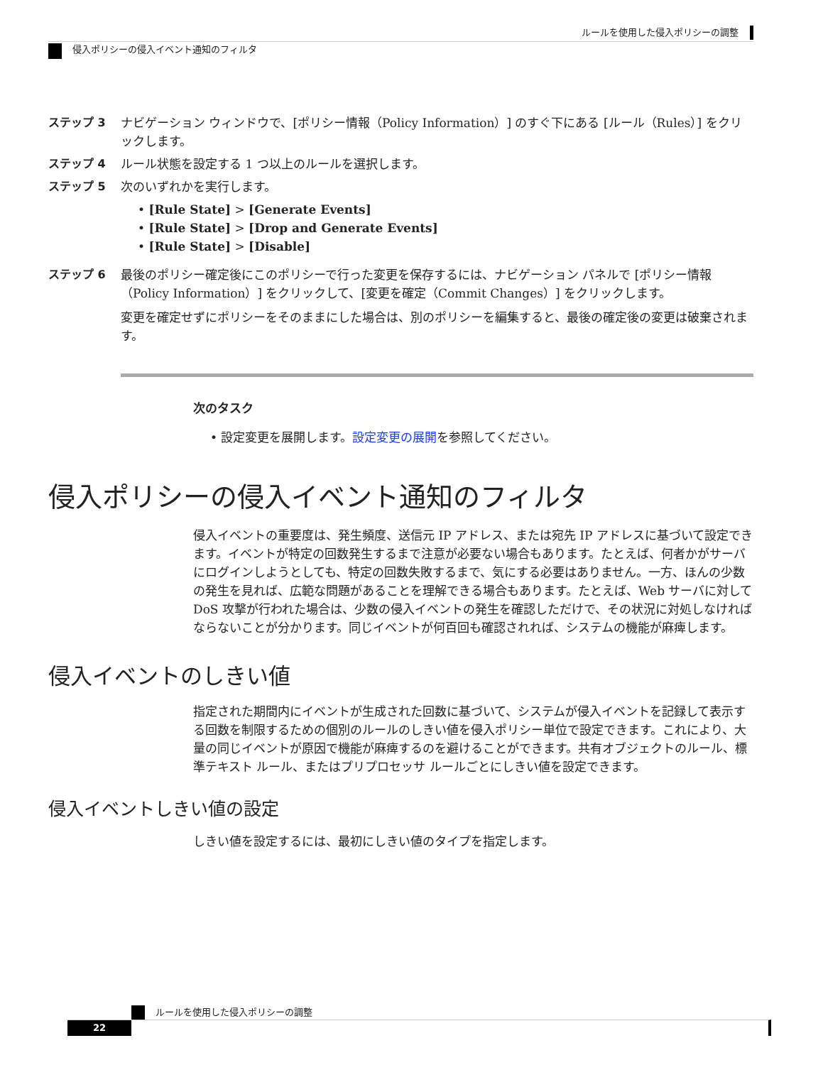ルールを使用した侵入ポリシーの調整
侵入ポリシーの侵入イベント通知のフィルタ
ステップ 3 ナビゲーション ウィンドウで、[ポリシー情報（Policy Information）] のすぐ下にある [ルール（Rules）] をクリックします。
ステップ 4 ルール状態を設定する 1 つ以上のルールを選択します。
ステップ 5 次のいずれかを実行します。
• [Rule State] > [Generate Events]
• [Rule State] > [Drop and Generate Events]
• [Rule State] > [Disable]
ステップ 6 最後のポリシー確定後にこのポリシーで行った変更を保存するには、ナビゲーション パネルで [ポリシー情報（Policy Information）] をクリックして、[変更を確定（Commit Changes）] をクリックします。
変更を確定せずにポリシーをそのままにした場合は、別のポリシーを編集すると、最後の確定後の変更は破棄されます。
次のタスク
• 設定変更を展開します。設定変更の展開を参照してください。
侵入ポリシーの侵入イベント通知のフィルタ
侵入イベントの重要度は、発生頻度、送信元 IP アドレス、または宛先 IP アドレスに基づいて設定できます。イベントが特定の回数発生するまで注意が必要ない場合もあります。たとえば、何者かがサーバにログインしようとしても、特定の回数失敗するまで、気にする必要はありません。一方、ほんの少数の発生を見れば、広範な問題があることを理解できる場合もあります。たとえば、Web サーバに対して DoS 攻撃が行われた場合は、少数の侵入イベントの発生を確認しただけで、その状況に対処しなければならないことが分かります。同じイベントが何百回も確認されれば、システムの機能が麻痺します。
侵入イベントのしきい値
指定された期間内にイベントが生成された回数に基づいて、システムが侵入イベントを記録して表示する回数を制限するための個別のルールのしきい値を侵入ポリシー単位で設定できます。これにより、大量の同じイベントが原因で機能が麻痺するのを避けることができます。共有オブジェクトのルール、標準テキスト ルール、またはプリプロセッサ ルールごとにしきい値を設定できます。
侵入イベントしきい値の設定
しきい値を設定するには、最初にしきい値のタイプを指定します。
ルールを使用した侵入ポリシーの調整
22